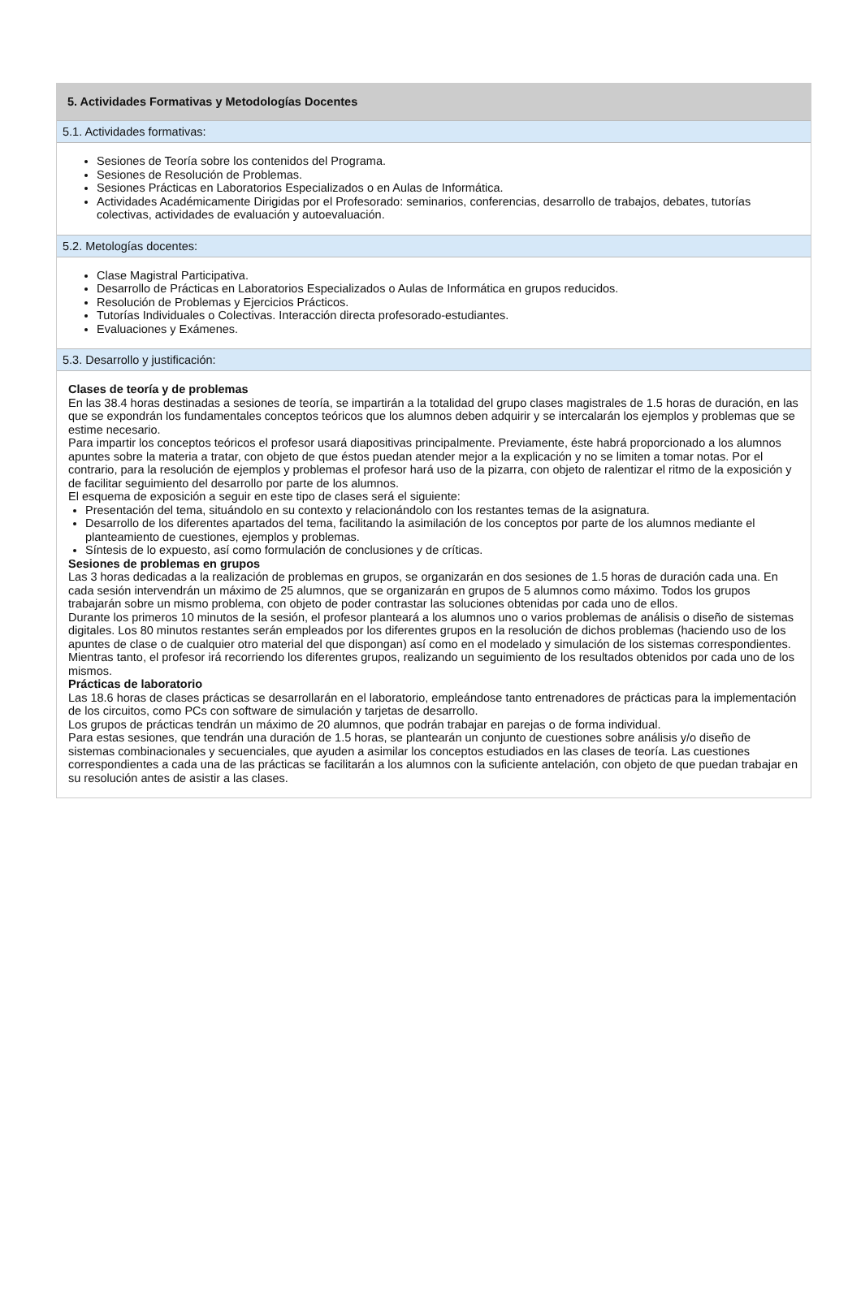5. Actividades Formativas y Metodologías Docentes
5.1. Actividades formativas:
Sesiones de Teoría sobre los contenidos del Programa.
Sesiones de Resolución de Problemas.
Sesiones Prácticas en Laboratorios Especializados o en Aulas de Informática.
Actividades Académicamente Dirigidas por el Profesorado: seminarios, conferencias, desarrollo de trabajos, debates, tutorías colectivas, actividades de evaluación y autoevaluación.
5.2. Metologías docentes:
Clase Magistral Participativa.
Desarrollo de Prácticas en Laboratorios Especializados o Aulas de Informática en grupos reducidos.
Resolución de Problemas y Ejercicios Prácticos.
Tutorías Individuales o Colectivas. Interacción directa profesorado-estudiantes.
Evaluaciones y Exámenes.
5.3. Desarrollo y justificación:
Clases de teoría y de problemas
En las 38.4 horas destinadas a sesiones de teoría, se impartirán a la totalidad del grupo clases magistrales de 1.5 horas de duración, en las que se expondrán los fundamentales conceptos teóricos que los alumnos deben adquirir y se intercalarán los ejemplos y problemas que se estime necesario.
Para impartir los conceptos teóricos el profesor usará diapositivas principalmente. Previamente, éste habrá proporcionado a los alumnos apuntes sobre la materia a tratar, con objeto de que éstos puedan atender mejor a la explicación y no se limiten a tomar notas. Por el contrario, para la resolución de ejemplos y problemas el profesor hará uso de la pizarra, con objeto de ralentizar el ritmo de la exposición y de facilitar seguimiento del desarrollo por parte de los alumnos.
El esquema de exposición a seguir en este tipo de clases será el siguiente:
Presentación del tema, situándolo en su contexto y relacionándolo con los restantes temas de la asignatura.
Desarrollo de los diferentes apartados del tema, facilitando la asimilación de los conceptos por parte de los alumnos mediante el planteamiento de cuestiones, ejemplos y problemas.
Síntesis de lo expuesto, así como formulación de conclusiones y de críticas.
Sesiones de problemas en grupos
Las 3 horas dedicadas a la realización de problemas en grupos, se organizarán en dos sesiones de 1.5 horas de duración cada una. En cada sesión intervendrán un máximo de 25 alumnos, que se organizarán en grupos de 5 alumnos como máximo. Todos los grupos trabajarán sobre un mismo problema, con objeto de poder contrastar las soluciones obtenidas por cada uno de ellos.
Durante los primeros 10 minutos de la sesión, el profesor planteará a los alumnos uno o varios problemas de análisis o diseño de sistemas digitales. Los 80 minutos restantes serán empleados por los diferentes grupos en la resolución de dichos problemas (haciendo uso de los apuntes de clase o de cualquier otro material del que dispongan) así como en el modelado y simulación de los sistemas correspondientes. Mientras tanto, el profesor irá recorriendo los diferentes grupos, realizando un seguimiento de los resultados obtenidos por cada uno de los mismos.
Prácticas de laboratorio
Las 18.6 horas de clases prácticas se desarrollarán en el laboratorio, empleándose tanto entrenadores de prácticas para la implementación de los circuitos, como PCs con software de simulación y tarjetas de desarrollo.
Los grupos de prácticas tendrán un máximo de 20 alumnos, que podrán trabajar en parejas o de forma individual.
Para estas sesiones, que tendrán una duración de 1.5 horas, se plantearán un conjunto de cuestiones sobre análisis y/o diseño de sistemas combinacionales y secuenciales, que ayuden a asimilar los conceptos estudiados en las clases de teoría. Las cuestiones correspondientes a cada una de las prácticas se facilitarán a los alumnos con la suficiente antelación, con objeto de que puedan trabajar en su resolución antes de asistir a las clases.